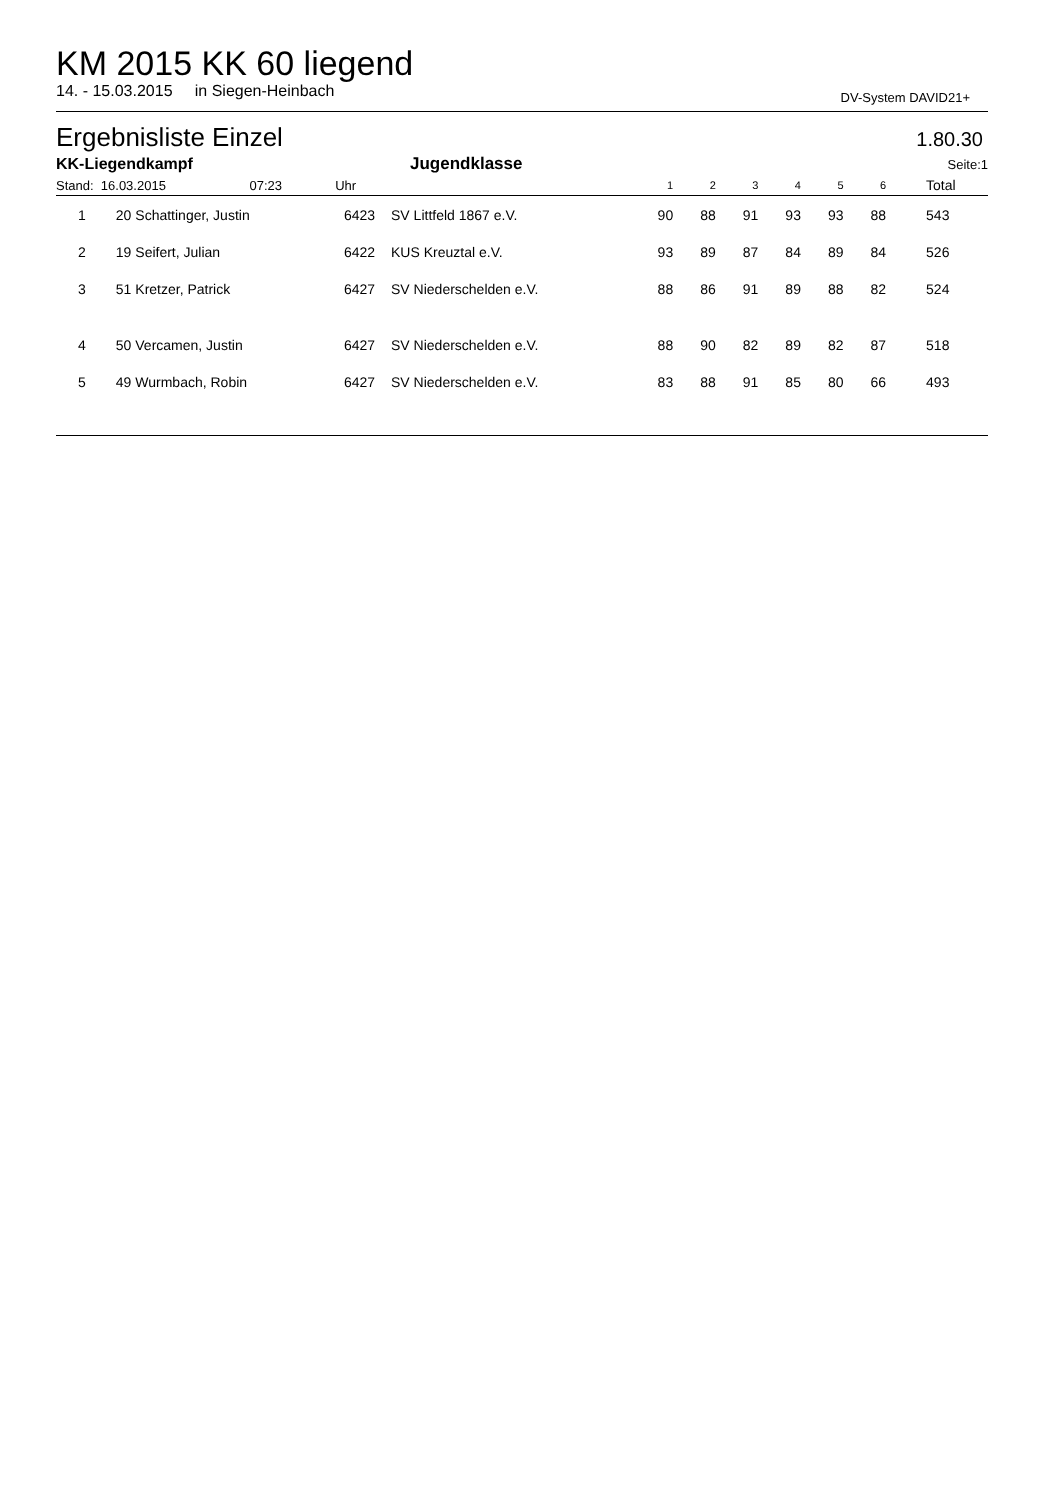KM 2015 KK 60 liegend
14. - 15.03.2015 in Siegen-Heinbach DV-System DAVID21+
Ergebnisliste Einzel 1.80.30
| KK-Liegendkampf | | | Jugendklasse | | | | | | | Seite: | 1 |
| Stand: 16.03.2015 07:23 | | Uhr | | 1 | 2 | 3 | 4 | 5 | 6 | Total | |
| 1 | 20 Schattinger, Justin | 6423 | SV Littfeld 1867 e.V. | 90 | 88 | 91 | 93 | 93 | 88 | 543 | |
| 2 | 19 Seifert, Julian | 6422 | KUS Kreuztal e.V. | 93 | 89 | 87 | 84 | 89 | 84 | 526 | |
| 3 | 51 Kretzer, Patrick | 6427 | SV Niederschelden e.V. | 88 | 86 | 91 | 89 | 88 | 82 | 524 | |
| 4 | 50 Vercamen, Justin | 6427 | SV Niederschelden e.V. | 88 | 90 | 82 | 89 | 82 | 87 | 518 | |
| 5 | 49 Wurmbach, Robin | 6427 | SV Niederschelden e.V. | 83 | 88 | 91 | 85 | 80 | 66 | 493 | |